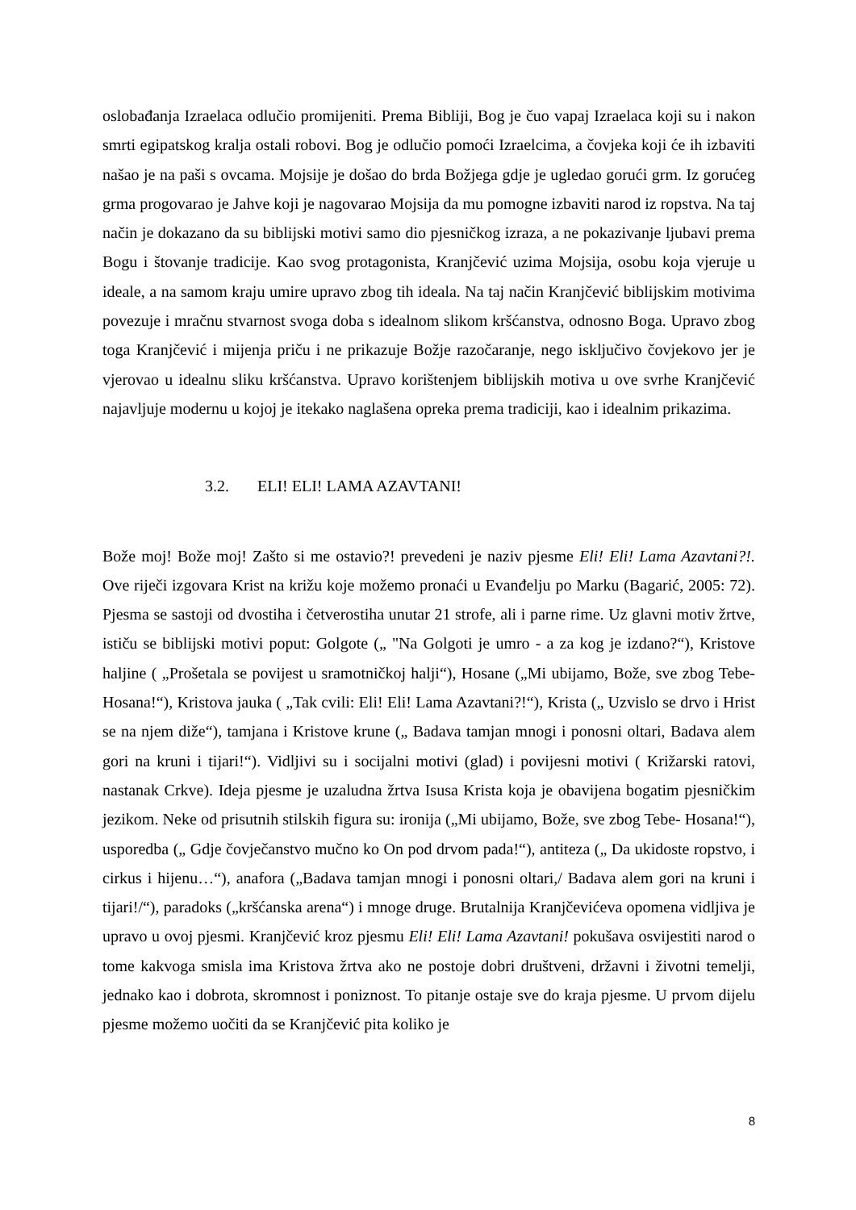oslobađanja Izraelaca odlučio promijeniti. Prema Bibliji, Bog je čuo vapaj Izraelaca koji su i nakon smrti egipatskog kralja ostali robovi. Bog je odlučio pomoći Izraelcima, a čovjeka koji će ih izbaviti našao je na paši s ovcama. Mojsije je došao do brda Božjega gdje je ugledao gorući grm. Iz gorućeg grma progovarao je Jahve koji je nagovarao Mojsija da mu pomogne izbaviti narod iz ropstva. Na taj način je dokazano da su biblijski motivi samo dio pjesničkog izraza, a ne pokazivanje ljubavi prema Bogu i štovanje tradicije. Kao svog protagonista, Kranjčević uzima Mojsija, osobu koja vjeruje u ideale, a na samom kraju umire upravo zbog tih ideala. Na taj način Kranjčević biblijskim motivima povezuje i mračnu stvarnost svoga doba s idealnom slikom kršćanstva, odnosno Boga. Upravo zbog toga Kranjčević i mijenja priču i ne prikazuje Božje razočaranje, nego isključivo čovjekovo jer je vjerovao u idealnu sliku kršćanstva. Upravo korištenjem biblijskih motiva u ove svrhe Kranjčević najavljuje modernu u kojoj je itekako naglašena opreka prema tradiciji, kao i idealnim prikazima.
3.2. ELI! ELI! LAMA AZAVTANI!
Bože moj! Bože moj! Zašto si me ostavio?! prevedeni je naziv pjesme Eli! Eli! Lama Azavtani?!. Ove riječi izgovara Krist na križu koje možemo pronaći u Evanđelju po Marku (Bagarić, 2005: 72). Pjesma se sastoji od dvostiha i četverostiha unutar 21 strofe, ali i parne rime. Uz glavni motiv žrtve, ističu se biblijski motivi poput: Golgote („ "Na Golgoti je umro - a za kog je izdano?“), Kristove haljine ( „Prošetala se povijest u sramotničkoj halji“), Hosane („Mi ubijamo, Bože, sve zbog Tebe- Hosana!“), Kristova jauka ( „Tak cvili: Eli! Eli! Lama Azavtani?!“), Krista („ Uzvislo se drvo i Hrist se na njem diže“), tamjana i Kristove krune („ Badava tamjan mnogi i ponosni oltari, Badava alem gori na kruni i tijari!“). Vidljivi su i socijalni motivi (glad) i povijesni motivi ( Križarski ratovi, nastanak Crkve). Ideja pjesme je uzaludna žrtva Isusa Krista koja je obavijena bogatim pjesničkim jezikom. Neke od prisutnih stilskih figura su: ironija („Mi ubijamo, Bože, sve zbog Tebe- Hosana!“), usporedba („ Gdje čovječanstvo mučno ko On pod drvom pada!“), antiteza („ Da ukidoste ropstvo, i cirkus i hijenu…“), anafora („Badava tamjan mnogi i ponosni oltari,/ Badava alem gori na kruni i tijari!/“), paradoks („kršćanska arena“) i mnoge druge. Brutalnija Kranjčevićeva opomena vidljiva je upravo u ovoj pjesmi. Kranjčević kroz pjesmu Eli! Eli! Lama Azavtani! pokušava osvijestiti narod o tome kakvoga smisla ima Kristova žrtva ako ne postoje dobri društveni, državni i životni temelji, jednako kao i dobrota, skromnost i poniznost. To pitanje ostaje sve do kraja pjesme. U prvom dijelu pjesme možemo uočiti da se Kranjčević pita koliko je
8